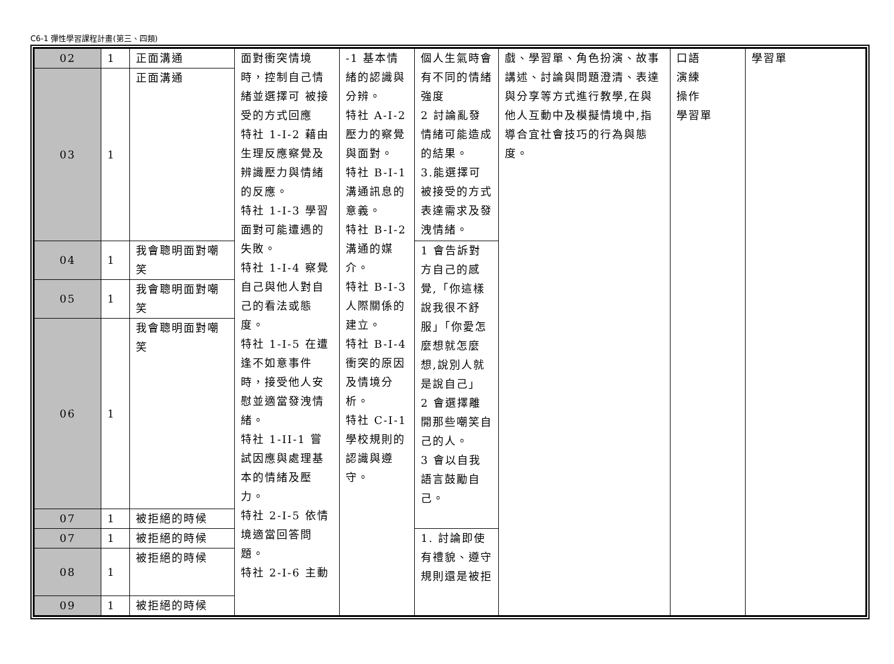C6-1 彈性學習課程計畫(第三、四類)
| 02 | 1 | 正面溝通 | 面對衝突情境時，控制自己情緒並選擇可 被接受的方式回應 特社 1-I-2 藉由生理反應察覺及辨識壓力與情緒的反應。 特社 1-I-3 學習面對可能遭遇的失敗。 特社 1-I-4 察覺自己與他人對自己的看法或態度。 特社 1-I-5 在遭逢不如意事件時，接受他人安慰並適當發洩情緒。 特社 1-II-1 嘗試因應與處理基本的情緒及壓力。 特社 2-I-5 依情境適當回答問題。 特社 2-I-6 主動 | -1 基本情緒的認識與分辨。 特社 A-Ⅰ-2 壓力的察覺與面對。 特社 B-Ⅰ-1 溝通訊息的意義。 特社 B-Ⅰ-2 溝通的媒介。 特社 B-Ⅰ-3 人際關係的建立。 特社 B-Ⅰ-4 衝突的原因及情境分析。 特社 C-Ⅰ-1 學校規則的認識與遵守。 | 個人生氣時會有不同的情緒強度 2 討論亂發情緒可能造成的結果。 3.能選擇可被接受的方式表達需求及發洩情緒。 | 戲、學習單、角色扮演、故事講述、討論與問題澄清、表達與分享等方式進行教學,在與他人互動中及模擬情境中,指導合宜社會技巧的行為與態度。 | 口語 演練 操作 學習單 | 學習單 |
| 03 | 1 | 正面溝通 | | | | | | |
| 04 | 1 | 我會聰明面對嘲笑 | | | 1 會告訴對方自己的感覺,「你這樣說我很不舒服」「你愛怎麼想就怎麼想,說別人就是說自己」 2 會選擇離開那些嘲笑自己的人。 3 會以自我語言鼓勵自己。 | | | |
| 05 | 1 | 我會聰明面對嘲笑 | | | | | | |
| 06 | 1 | 我會聰明面對嘲笑 | | | | | | |
| 07 | 1 | 被拒絕的時候 | | | | | | |
| 07 | 1 | 被拒絕的時候 | | | 1. 討論即使有禮貌、遵守規則還是被拒 | | | |
| 08 | 1 | 被拒絕的時候 | | | | | | |
| 09 | 1 | 被拒絕的時候 | | | | | | |